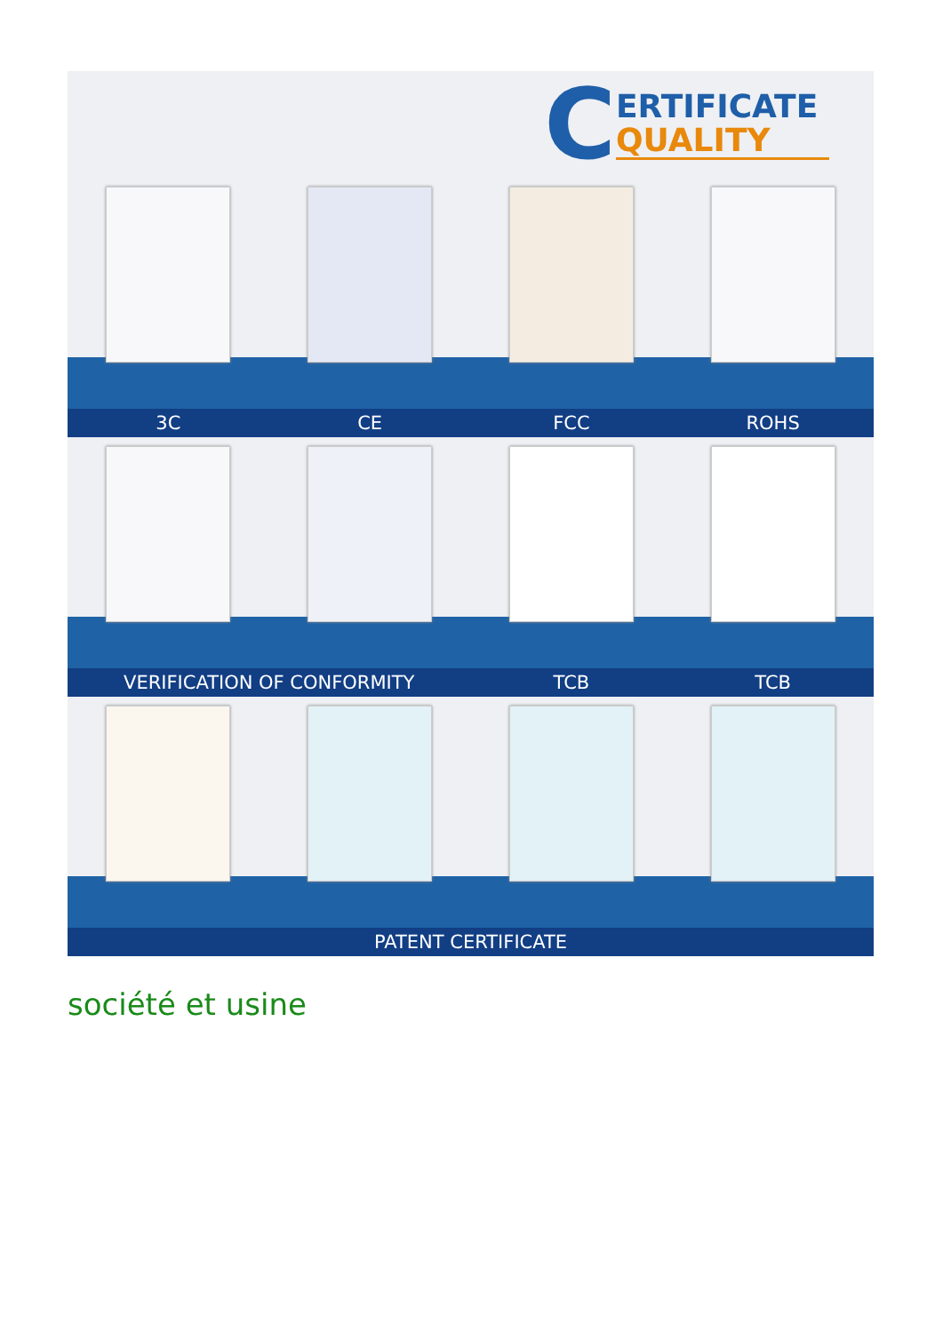C
ERTIFICATE
QUALITY
3C CE FCC ROHS
VERIFICATION OF CONFORMITY TCB TCB
PATENT CERTIFICATE
société et usine